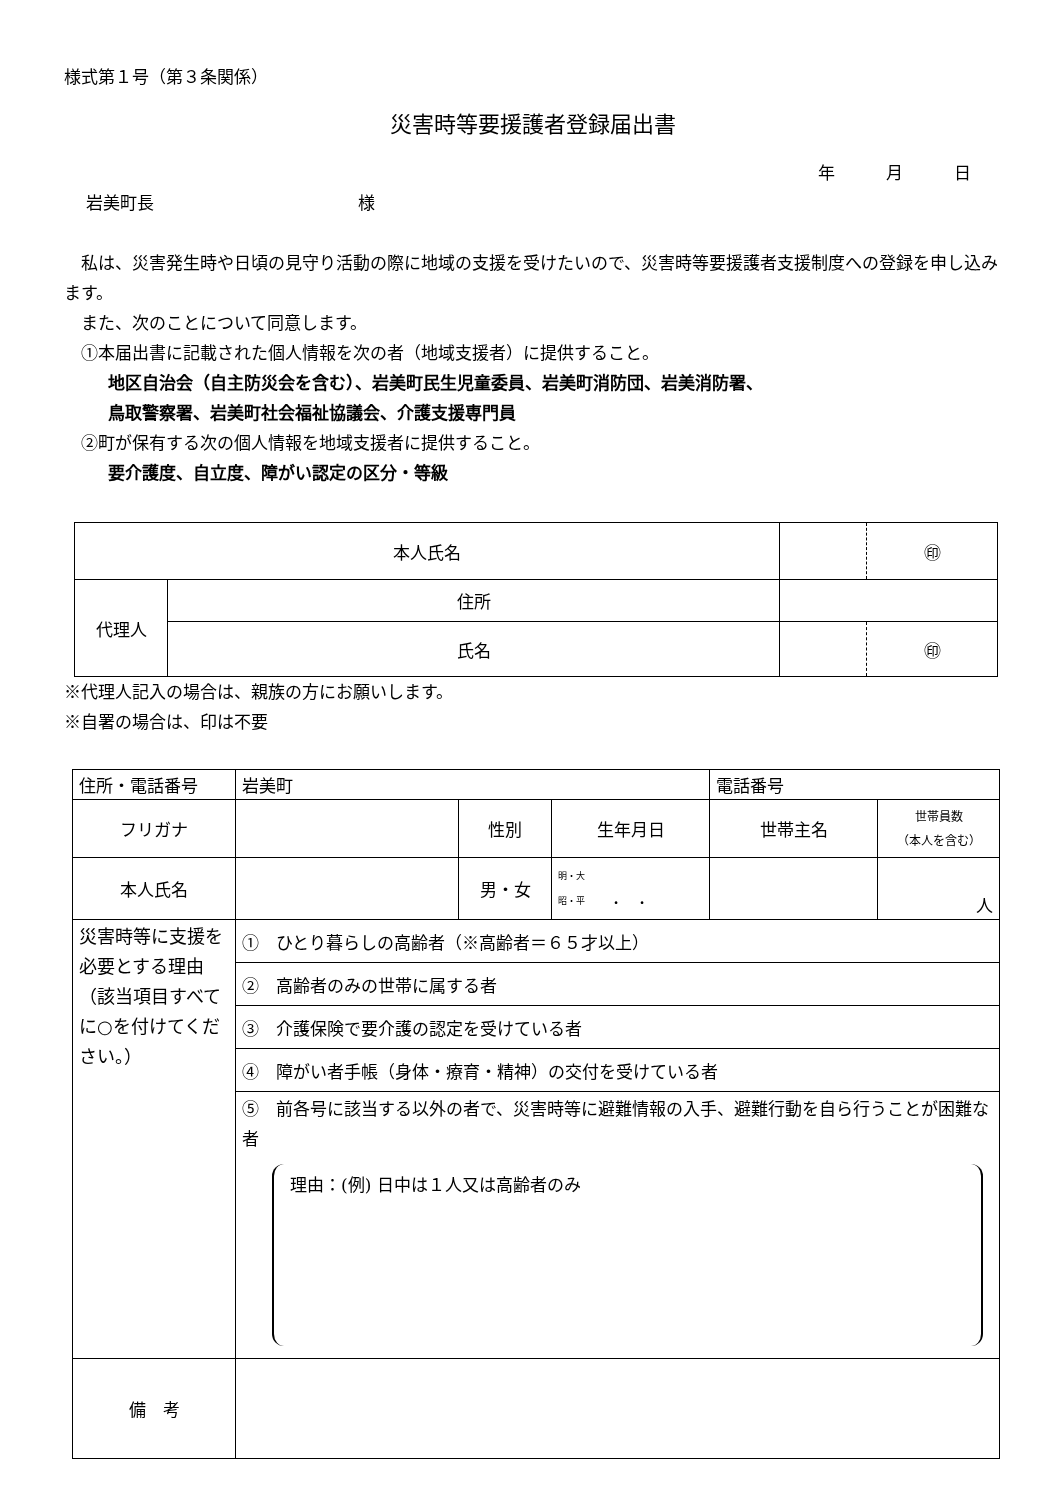様式第１号（第３条関係）
災害時等要援護者登録届出書
年　　　月　　　日
岩美町長　　　　　　　　　　　　様
　私は、災害発生時や日頃の見守り活動の際に地域の支援を受けたいので、災害時等要援護者支援制度への登録を申し込みます。
　また、次のことについて同意します。
　①本届出書に記載された個人情報を次の者（地域支援者）に提供すること。
地区自治会（自主防災会を含む）、岩美町民生児童委員、岩美町消防団、岩美消防署、
鳥取警察署、岩美町社会福祉協議会、介護支援専門員
　②町が保有する次の個人情報を地域支援者に提供すること。
要介護度、自立度、障がい認定の区分・等級
| 本人氏名 | | | ㊞ |
| 代理人 | 住所 | | |
| | 氏名 | | ㊞ |
※代理人記入の場合は、親族の方にお願いします。
※自署の場合は、印は不要
| 住所・電話番号 | 岩美町 | | | 電話番号 | |
| フリガナ | | 性別 | 生年月日 | 世帯主名 | 世帯員数 （本人を含む） |
| 本人氏名 | | 男・女 | 明・大 昭・平 ． ． | | 人 |
| 災害時等に支援を必要とする理由（該当項目すべてに○を付けてください。） | ① ひとり暮らしの高齢者（※高齢者＝６５才以上） | | | | |
| | ② 高齢者のみの世帯に属する者 | | | | |
| | ③ 介護保険で要介護の認定を受けている者 | | | | |
| | ④ 障がい者手帳（身体・療育・精神）の交付を受けている者 | | | | |
| | ⑤ 前各号に該当する以外の者で、災害時等に避難情報の入手、避難行動を自ら行うことが困難な者 理由：(例) 日中は１人又は高齢者のみ | | | | |
| 備 考 | | | | | |